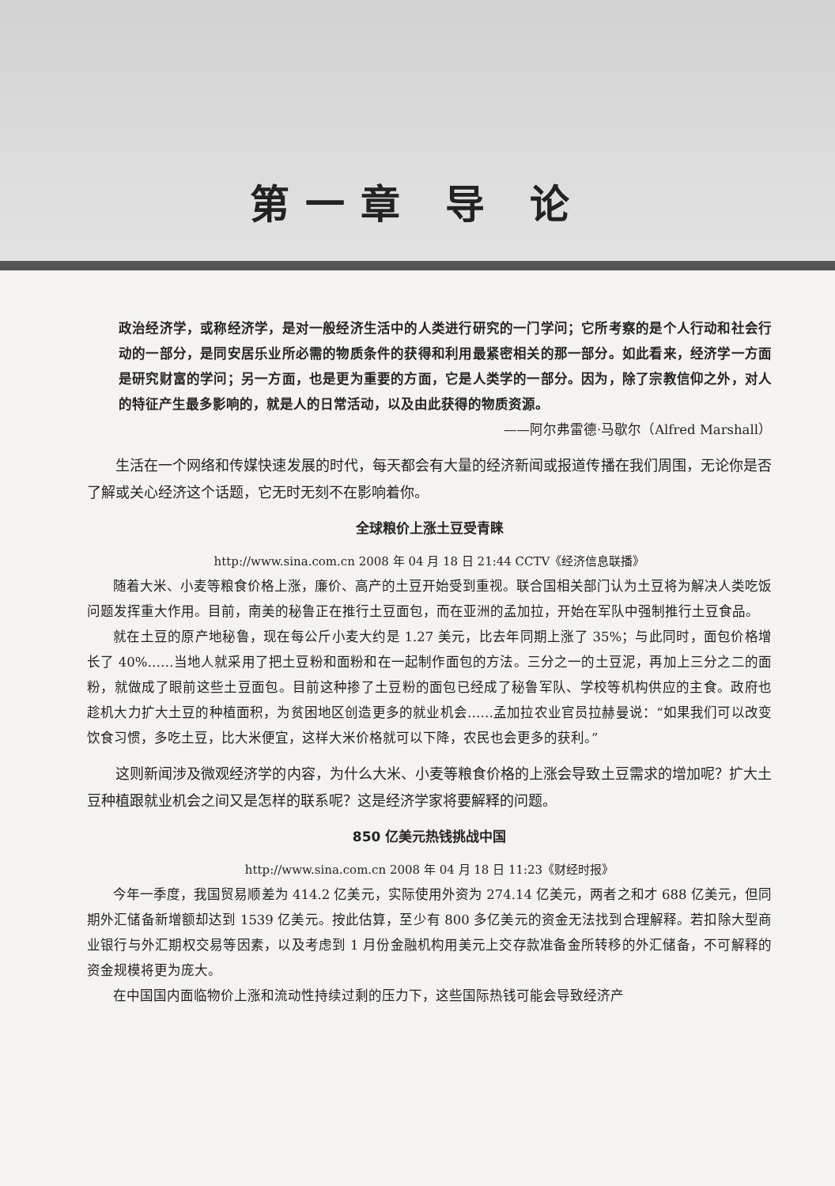第一章 导 论
政治经济学，或称经济学，是对一般经济生活中的人类进行研究的一门学问；它所考察的是个人行动和社会行动的一部分，是同安居乐业所必需的物质条件的获得和利用最紧密相关的那一部分。如此看来，经济学一方面是研究财富的学问；另一方面，也是更为重要的方面，它是人类学的一部分。因为，除了宗教信仰之外，对人的特征产生最多影响的，就是人的日常活动，以及由此获得的物质资源。
——阿尔弗雷德·马歇尔（Alfred Marshall）
生活在一个网络和传媒快速发展的时代，每天都会有大量的经济新闻或报道传播在我们周围，无论你是否了解或关心经济这个话题，它无时无刻不在影响着你。
全球粮价上涨土豆受青睐
http://www.sina.com.cn 2008 年 04 月 18 日 21:44 CCTV《经济信息联播》
随着大米、小麦等粮食价格上涨，廉价、高产的土豆开始受到重视。联合国相关部门认为土豆将为解决人类吃饭问题发挥重大作用。目前，南美的秘鲁正在推行土豆面包，而在亚洲的孟加拉，开始在军队中强制推行土豆食品。
就在土豆的原产地秘鲁，现在每公斤小麦大约是 1.27 美元，比去年同期上涨了 35%；与此同时，面包价格增长了 40%……当地人就采用了把土豆粉和面粉和在一起制作面包的方法。三分之一的土豆泥，再加上三分之二的面粉，就做成了眼前这些土豆面包。目前这种掺了土豆粉的面包已经成了秘鲁军队、学校等机构供应的主食。政府也趁机大力扩大土豆的种植面积，为贫困地区创造更多的就业机会……孟加拉农业官员拉赫曼说：“如果我们可以改变饮食习惯，多吃土豆，比大米便宜，这样大米价格就可以下降，农民也会更多的获利。”
这则新闻涉及微观经济学的内容，为什么大米、小麦等粮食价格的上涨会导致土豆需求的增加呢？扩大土豆种植跟就业机会之间又是怎样的联系呢？这是经济学家将要解释的问题。
850 亿美元热钱挑战中国
http://www.sina.com.cn 2008 年 04 月 18 日 11:23《财经时报》
今年一季度，我国贸易顺差为 414.2 亿美元，实际使用外资为 274.14 亿美元，两者之和才 688 亿美元，但同期外汇储备新增额却达到 1539 亿美元。按此估算，至少有 800 多亿美元的资金无法找到合理解释。若扣除大型商业银行与外汇期权交易等因素，以及考虑到 1 月份金融机构用美元上交存款准备金所转移的外汇储备，不可解释的资金规模将更为庞大。
在中国国内面临物价上涨和流动性持续过剩的压力下，这些国际热钱可能会导致经济产